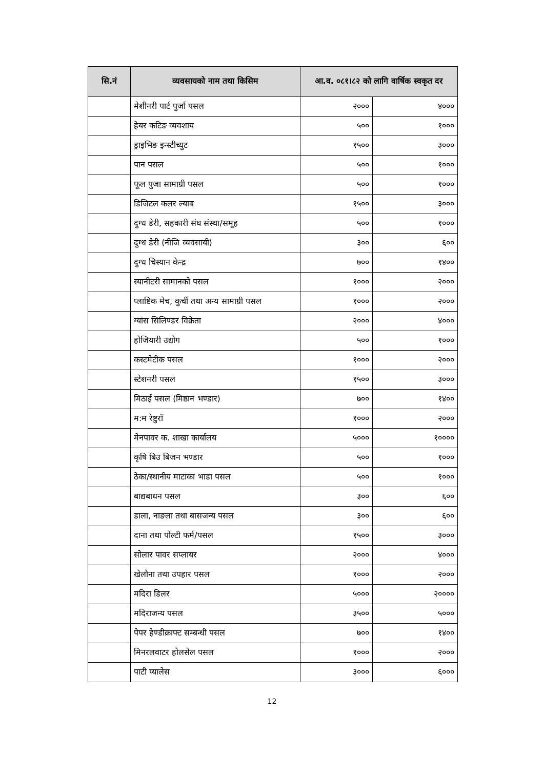| सि.नं | व्यवसायको नाम तथा किसिम | आ.व. ०८१।८२ को लागि वार्षिक स्वकृत दर | |
| --- | --- | --- | --- |
| | मेशीनरी पार्ट पुर्जा पसल | २००० | ४००० |
| | हेयर कटिङ व्यवशाय | ५०० | १००० |
| | ड्राइभिङ इन्स्टीच्युट | १५०० | ३००० |
| | पान पसल | ५०० | १००० |
| | फूल पुजा सामाग्री पसल | ५०० | १००० |
| | डिजिटल कलर ल्याब | १५०० | ३००० |
| | दुग्ध डेरी, सहकारी संघ संस्था/समूह | ५०० | १००० |
| | दुग्ध डेरी (नीजि व्यवसायी) | ३०० | ६०० |
| | दुग्ध चिस्यान केन्द्र | ७०० | १४०० |
| | स्यानीटरी सामानको पसल | १००० | २००० |
| | प्लाष्टिक मेच, कुर्ची तथा अन्य सामाग्री पसल | १००० | २००० |
| | ग्यांस सिलिण्डर विक्रेता | २००० | ४००० |
| | होजियारी उद्योग | ५०० | १००० |
| | कस्टमेटीक पसल | १००० | २००० |
| | स्टेशनरी पसल | १५०० | ३००० |
| | मिठाई पसल (मिष्ठान भण्डार) | ७०० | १४०० |
| | म:म रेष्टुराँ | १००० | २००० |
| | मेनपावर क. शाखा कार्यालय | ५००० | १०००० |
| | कृषि बिउ बिजन भण्डार | ५०० | १००० |
| | ठेका/स्थानीय माटाका भाडा पसल | ५०० | १००० |
| | बाद्यबाधन पसल | ३०० | ६०० |
| | डाला, नाङला तथा बासजन्य पसल | ३०० | ६०० |
| | दाना तथा पोल्टी फर्म/पसल | १५०० | ३००० |
| | सोलार पावर सप्लायर | २००० | ४००० |
| | खेलौना तथा उपहार पसल | १००० | २००० |
| | मदिरा डिलर | ५००० | २०००० |
| | मदिराजन्य पसल | ३५०० | ५००० |
| | पेपर हेण्डीक्राफ्ट सम्बन्धी पसल | ७०० | १४०० |
| | मिनरलवाटर होलसेल पसल | १००० | २००० |
| | पाटी प्यालेस | ३००० | ६००० |
12